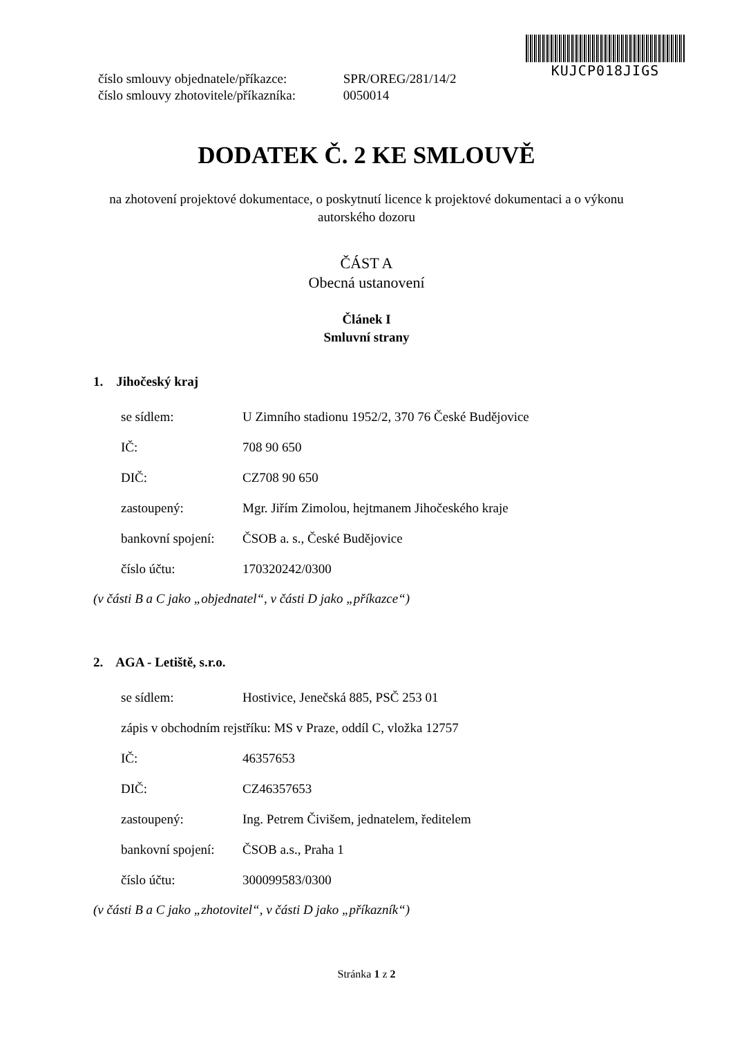číslo smlouvy objednatele/příkazce: SPR/OREG/281/14/2
číslo smlouvy zhotovitele/příkazníka: 0050014
KUJCP018JIGS
DODATEK Č. 2 KE SMLOUVĚ
na zhotovení projektové dokumentace, o poskytnutí licence k projektové dokumentaci a o výkonu autorského dozoru
ČÁST A
Obecná ustanovení
Článek I
Smluvní strany
1. Jihočeský kraj
se sídlem: U Zimního stadionu 1952/2, 370 76 České Budějovice
IČ: 708 90 650
DIČ: CZ708 90 650
zastoupený: Mgr. Jiřím Zimolou, hejtmanem Jihočeského kraje
bankovní spojení: ČSOB a. s., České Budějovice
číslo účtu: 170320242/0300
(v části B a C jako „objednatel“, v části D jako „příkazce“)
2. AGA - Letiště, s.r.o.
se sídlem: Hostivice, Jenečská 885, PSČ 253 01
zápis v obchodním rejstříku: MS v Praze, oddíl C, vložka 12757
IČ: 46357653
DIČ: CZ46357653
zastoupený: Ing. Petrem Čivišem, jednatelem, ředitelem
bankovní spojení: ČSOB a.s., Praha 1
číslo účtu: 300099583/0300
(v části B a C jako „zhotovitel“, v části D jako „příkazník“)
Stránka 1 z 2